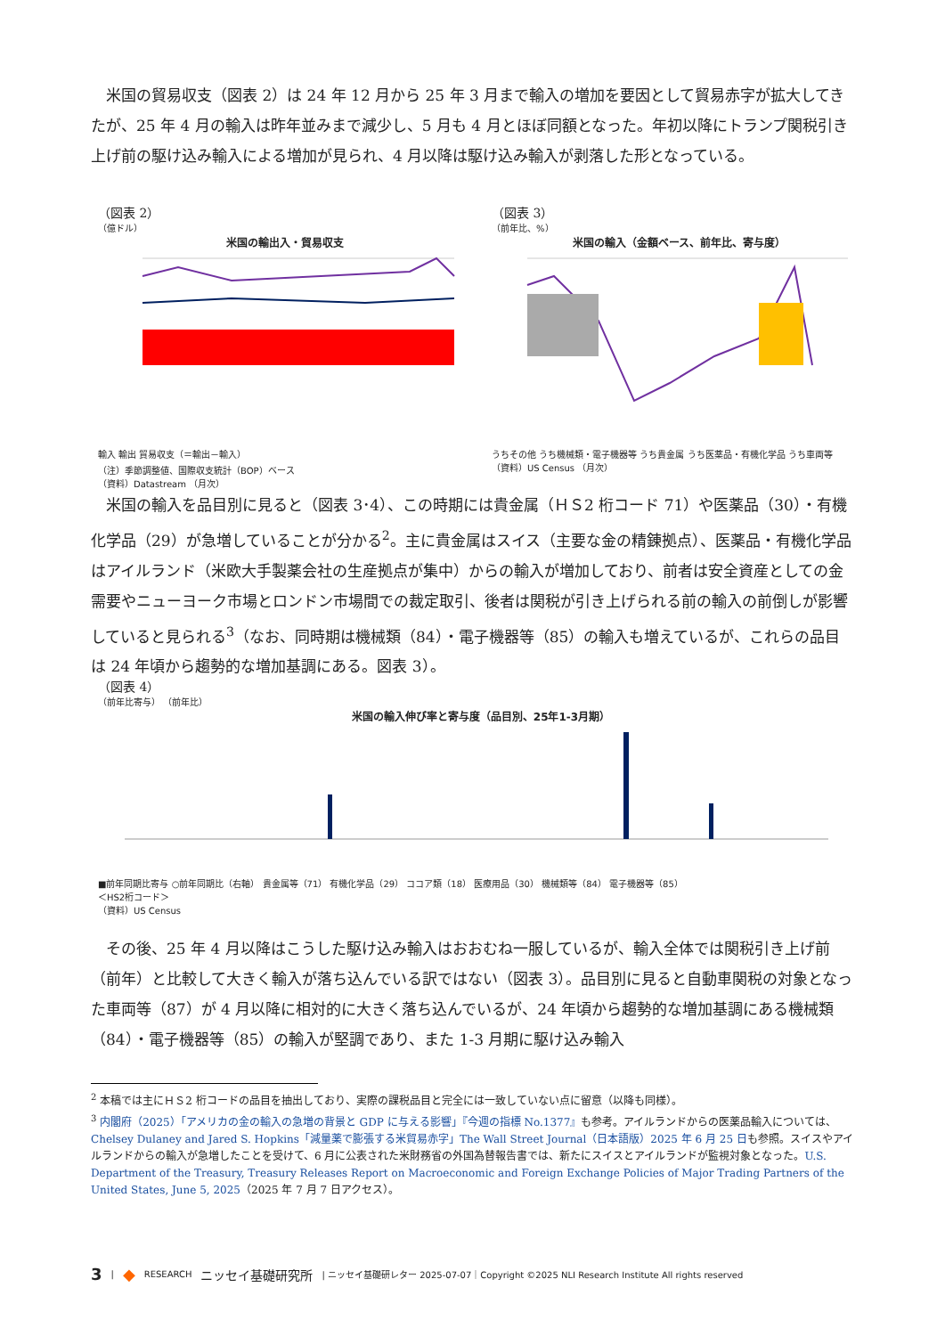米国の貿易収支（図表 2）は 24 年 12 月から 25 年 3 月まで輸入の増加を要因として貿易赤字が拡大してきたが、25 年 4 月の輸入は昨年並みまで減少し、5 月も 4 月とほぼ同額となった。年初以降にトランプ関税引き上げ前の駆け込み輸入による増加が見られ、4 月以降は駆け込み輸入が剥落した形となっている。
（図表 2）
（億ドル）
米国の輸出入・貿易収支
輸入 輸出 貿易収支（＝輸出－輸入）
（注）季節調整値、国際収支統計（BOP）ベース
（資料）Datastream （月次）
（図表 3）
（前年比、%）
米国の輸入（金額ベース、前年比、寄与度）
うちその他 うち機械類・電子機器等 うち貴金属 うち医薬品・有機化学品 うち車両等
（資料）US Census （月次）
米国の輸入を品目別に見ると（図表 3･4）、この時期には貴金属（ＨＳ2 桁コード 71）や医薬品（30）・有機化学品（29）が急増していることが分かる<sup>2</sup>。主に貴金属はスイス（主要な金の精錬拠点）、医薬品・有機化学品はアイルランド（米欧大手製薬会社の生産拠点が集中）からの輸入が増加しており、前者は安全資産としての金需要やニューヨーク市場とロンドン市場間での裁定取引、後者は関税が引き上げられる前の輸入の前倒しが影響していると見られる<sup>3</sup>（なお、同時期は機械類（84）・電子機器等（85）の輸入も増えているが、これらの品目は 24 年頃から趨勢的な増加基調にある。図表 3）。
（図表 4）
（前年比寄与） （前年比）
米国の輸入伸び率と寄与度（品目別、25年1-3月期）
■前年同期比寄与 ○前年同期比（右軸） 貴金属等（71） 有機化学品（29） ココア類（18） 医療用品（30） 機械類等（84） 電子機器等（85）
＜HS2桁コード＞
（資料）US Census
その後、25 年 4 月以降はこうした駆け込み輸入はおおむね一服しているが、輸入全体では関税引き上げ前（前年）と比較して大きく輸入が落ち込んでいる訳ではない（図表 3）。品目別に見ると自動車関税の対象となった車両等（87）が 4 月以降に相対的に大きく落ち込んでいるが、24 年頃から趨勢的な増加基調にある機械類（84）・電子機器等（85）の輸入が堅調であり、また 1-3 月期に駆け込み輸入
<sup>2</sup> 本稿では主にＨＳ2 桁コードの品目を抽出しており、実際の課税品目と完全には一致していない点に留意（以降も同様）。
<sup>3</sup> 内閣府（2025）「アメリカの金の輸入の急増の背景と GDP に与える影響」『今週の指標 No.1377』も参考。アイルランドからの医薬品輸入については、Chelsey Dulaney and Jared S. Hopkins「減量薬で膨張する米貿易赤字」The Wall Street Journal（日本語版）2025 年 6 月 25 日も参照。スイスやアイルランドからの輸入が急増したことを受けて、6 月に公表された米財務省の外国為替報告書では、新たにスイスとアイルランドが監視対象となった。U.S. Department of the Treasury, Treasury Releases Report on Macroeconomic and Foreign Exchange Policies of Major Trading Partners of the United States, June 5, 2025（2025 年 7 月 7 日アクセス）。
3 | ◆ RESEARCH ニッセイ基礎研究所 | ニッセイ基礎研レター 2025-07-07｜Copyright ©2025 NLI Research Institute All rights reserved